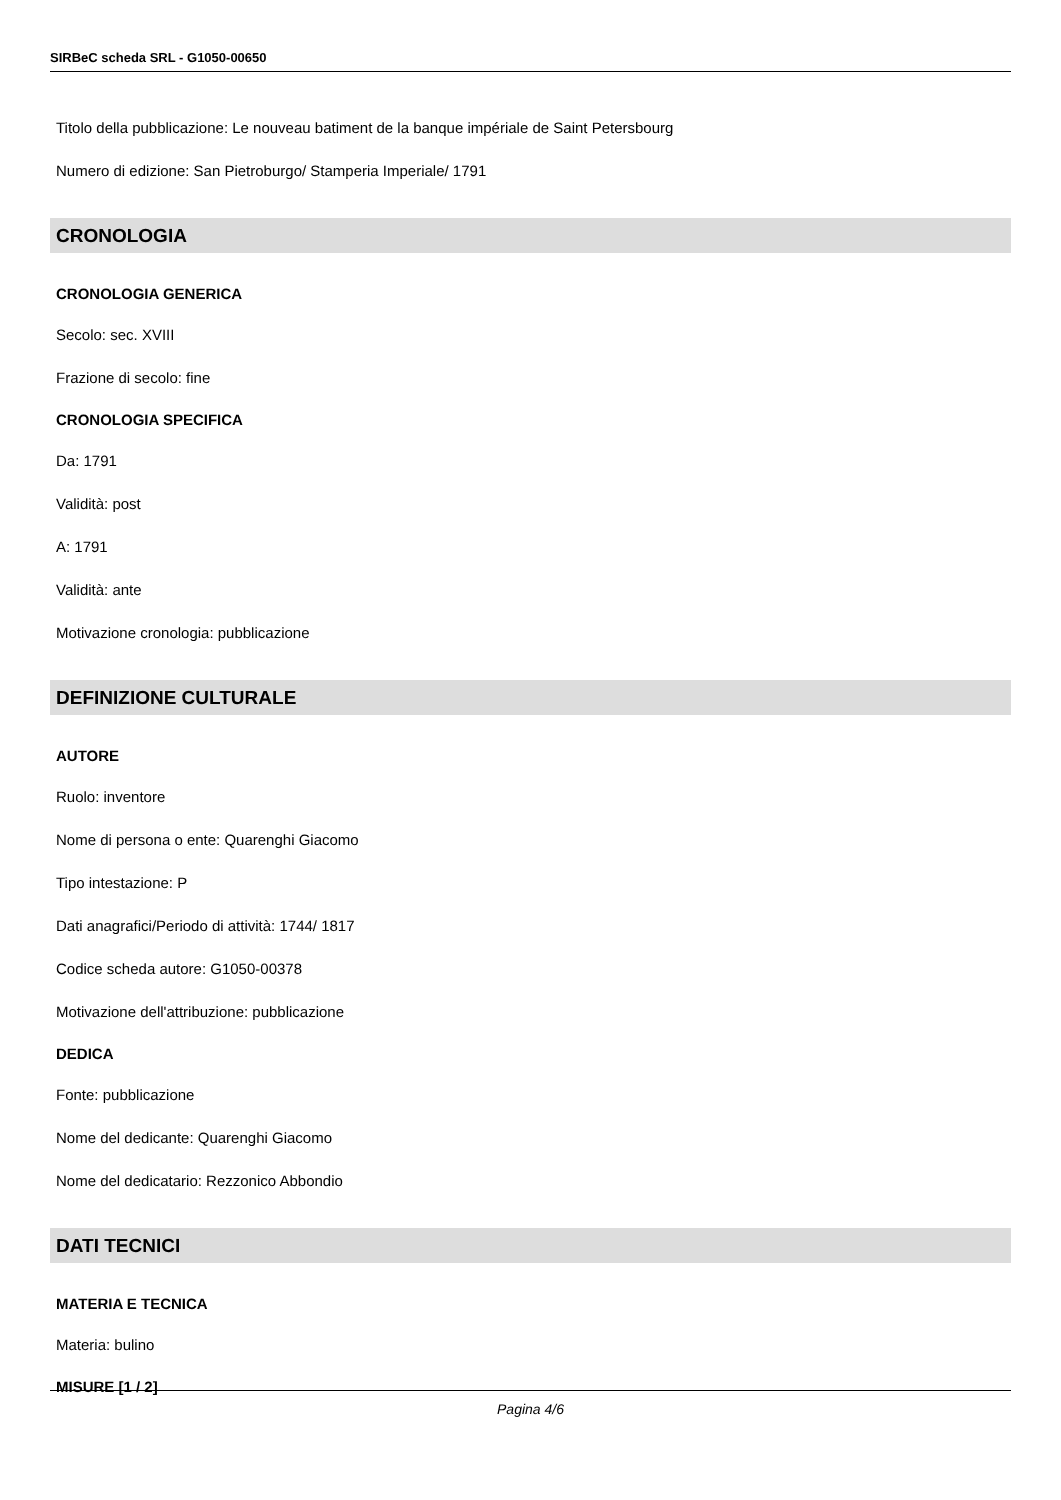SIRBeC scheda SRL - G1050-00650
Titolo della pubblicazione: Le nouveau batiment de la banque impériale de Saint Petersbourg
Numero di edizione: San Pietroburgo/ Stamperia Imperiale/ 1791
CRONOLOGIA
CRONOLOGIA GENERICA
Secolo: sec. XVIII
Frazione di secolo: fine
CRONOLOGIA SPECIFICA
Da: 1791
Validità: post
A: 1791
Validità: ante
Motivazione cronologia: pubblicazione
DEFINIZIONE CULTURALE
AUTORE
Ruolo: inventore
Nome di persona o ente: Quarenghi Giacomo
Tipo intestazione: P
Dati anagrafici/Periodo di attività: 1744/ 1817
Codice scheda autore: G1050-00378
Motivazione dell'attribuzione: pubblicazione
DEDICA
Fonte: pubblicazione
Nome del dedicante: Quarenghi Giacomo
Nome del dedicatario: Rezzonico Abbondio
DATI TECNICI
MATERIA E TECNICA
Materia: bulino
MISURE [1 / 2]
Pagina 4/6